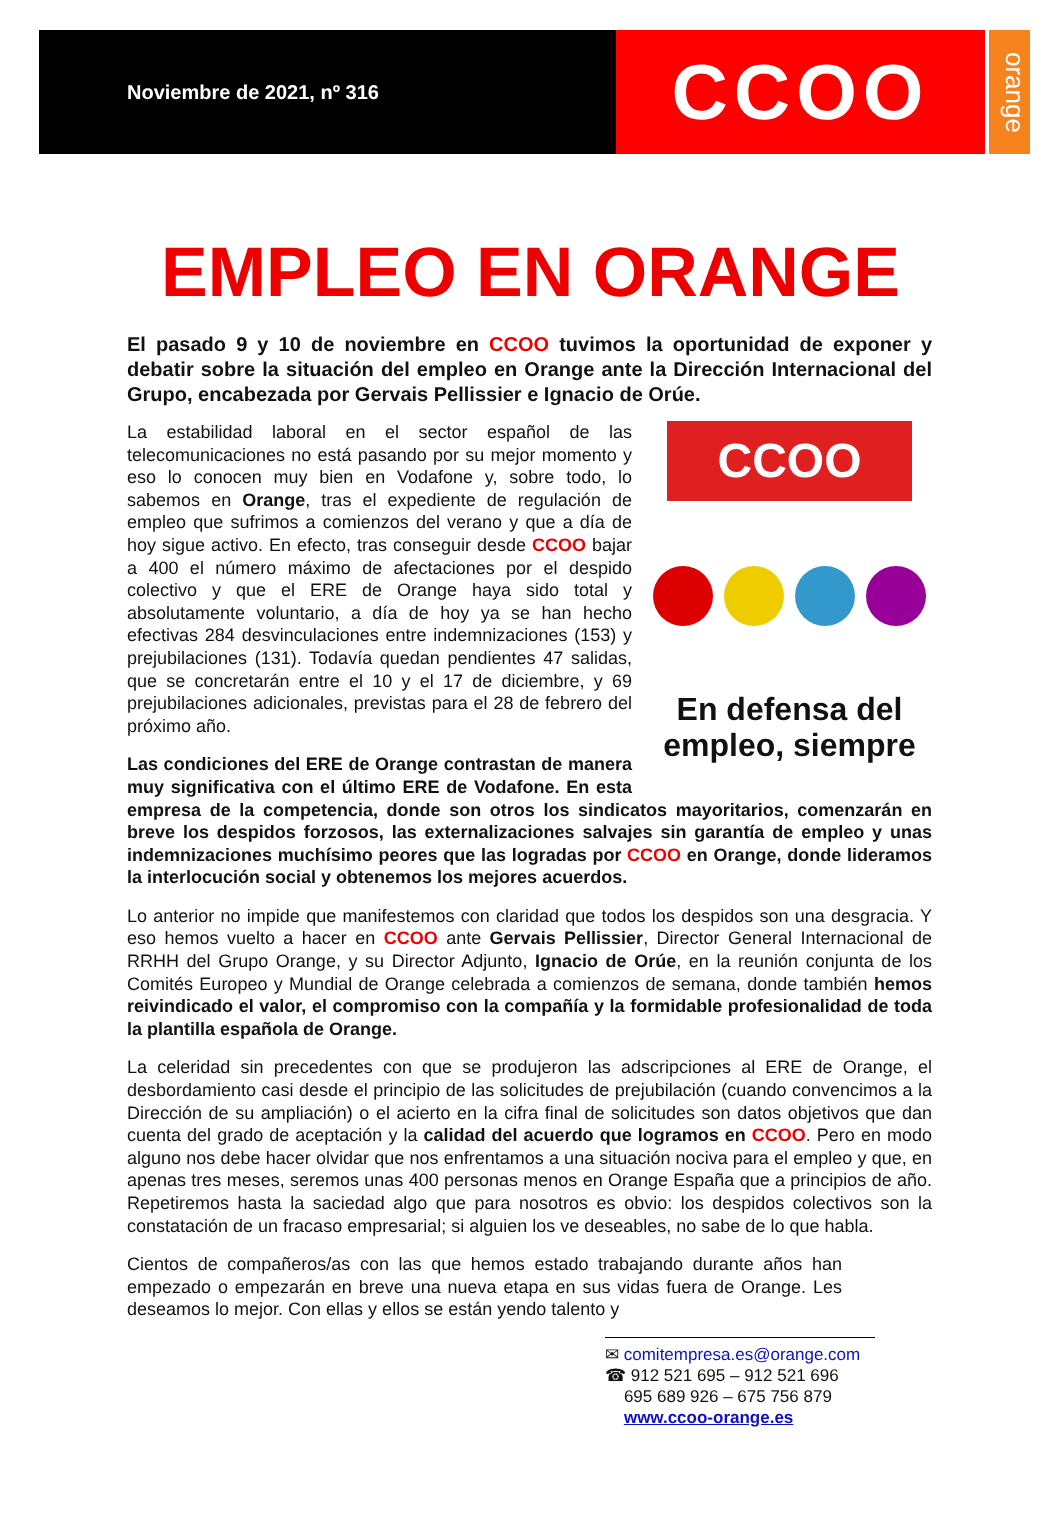Noviembre de 2021, nº 316
CCOO
orange
EMPLEO EN ORANGE
El pasado 9 y 10 de noviembre en CCOO tuvimos la oportunidad de exponer y debatir sobre la situación del empleo en Orange ante la Dirección Internacional del Grupo, encabezada por Gervais Pellissier e Ignacio de Orúe.
CCOO
En defensa del empleo, siempre
La estabilidad laboral en el sector español de las telecomunicaciones no está pasando por su mejor momento y eso lo conocen muy bien en Vodafone y, sobre todo, lo sabemos en Orange, tras el expediente de regulación de empleo que sufrimos a comienzos del verano y que a día de hoy sigue activo. En efecto, tras conseguir desde CCOO bajar a 400 el número máximo de afectaciones por el despido colectivo y que el ERE de Orange haya sido total y absolutamente voluntario, a día de hoy ya se han hecho efectivas 284 desvinculaciones entre indemnizaciones (153) y prejubilaciones (131). Todavía quedan pendientes 47 salidas, que se concretarán entre el 10 y el 17 de diciembre, y 69 prejubilaciones adicionales, previstas para el 28 de febrero del próximo año.
Las condiciones del ERE de Orange contrastan de manera muy significativa con el último ERE de Vodafone. En esta empresa de la competencia, donde son otros los sindicatos mayoritarios, comenzarán en breve los despidos forzosos, las externalizaciones salvajes sin garantía de empleo y unas indemnizaciones muchísimo peores que las logradas por CCOO en Orange, donde lideramos la interlocución social y obtenemos los mejores acuerdos.
Lo anterior no impide que manifestemos con claridad que todos los despidos son una desgracia. Y eso hemos vuelto a hacer en CCOO ante Gervais Pellissier, Director General Internacional de RRHH del Grupo Orange, y su Director Adjunto, Ignacio de Orúe, en la reunión conjunta de los Comités Europeo y Mundial de Orange celebrada a comienzos de semana, donde también hemos reivindicado el valor, el compromiso con la compañía y la formidable profesionalidad de toda la plantilla española de Orange.
La celeridad sin precedentes con que se produjeron las adscripciones al ERE de Orange, el desbordamiento casi desde el principio de las solicitudes de prejubilación (cuando convencimos a la Dirección de su ampliación) o el acierto en la cifra final de solicitudes son datos objetivos que dan cuenta del grado de aceptación y la calidad del acuerdo que logramos en CCOO. Pero en modo alguno nos debe hacer olvidar que nos enfrentamos a una situación nociva para el empleo y que, en apenas tres meses, seremos unas 400 personas menos en Orange España que a principios de año. Repetiremos hasta la saciedad algo que para nosotros es obvio: los despidos colectivos son la constatación de un fracaso empresarial; si alguien los ve deseables, no sabe de lo que habla.
Cientos de compañeros/as con las que hemos estado trabajando durante años han empezado o empezarán en breve una nueva etapa en sus vidas fuera de Orange. Les deseamos lo mejor. Con ellas y ellos se están yendo talento y
✉ comitempresa.es@orange.com
☎ 912 521 695 – 912 521 696
695 689 926 – 675 756 879
www.ccoo-orange.es